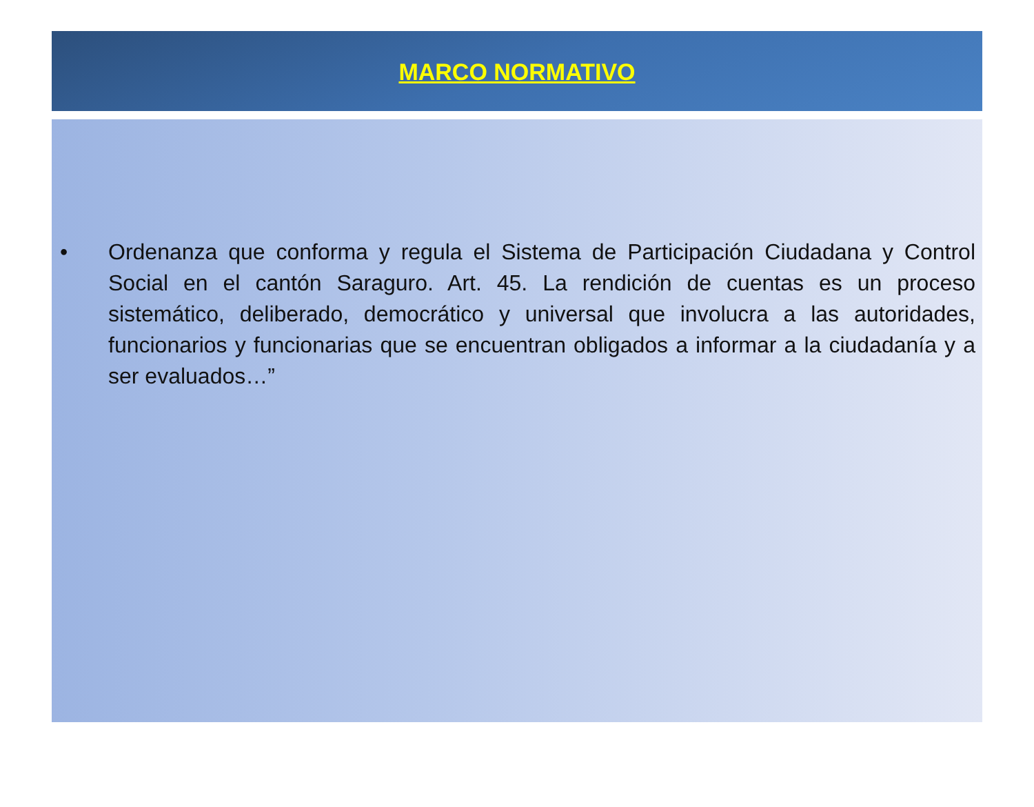MARCO NORMATIVO
• Ordenanza que conforma y regula el Sistema de Participación Ciudadana y Control Social en el cantón Saraguro. Art. 45. La rendición de cuentas es un proceso sistemático, deliberado, democrático y universal que involucra a las autoridades, funcionarios y funcionarias que se encuentran obligados a informar a la ciudadanía y a ser evaluados…”